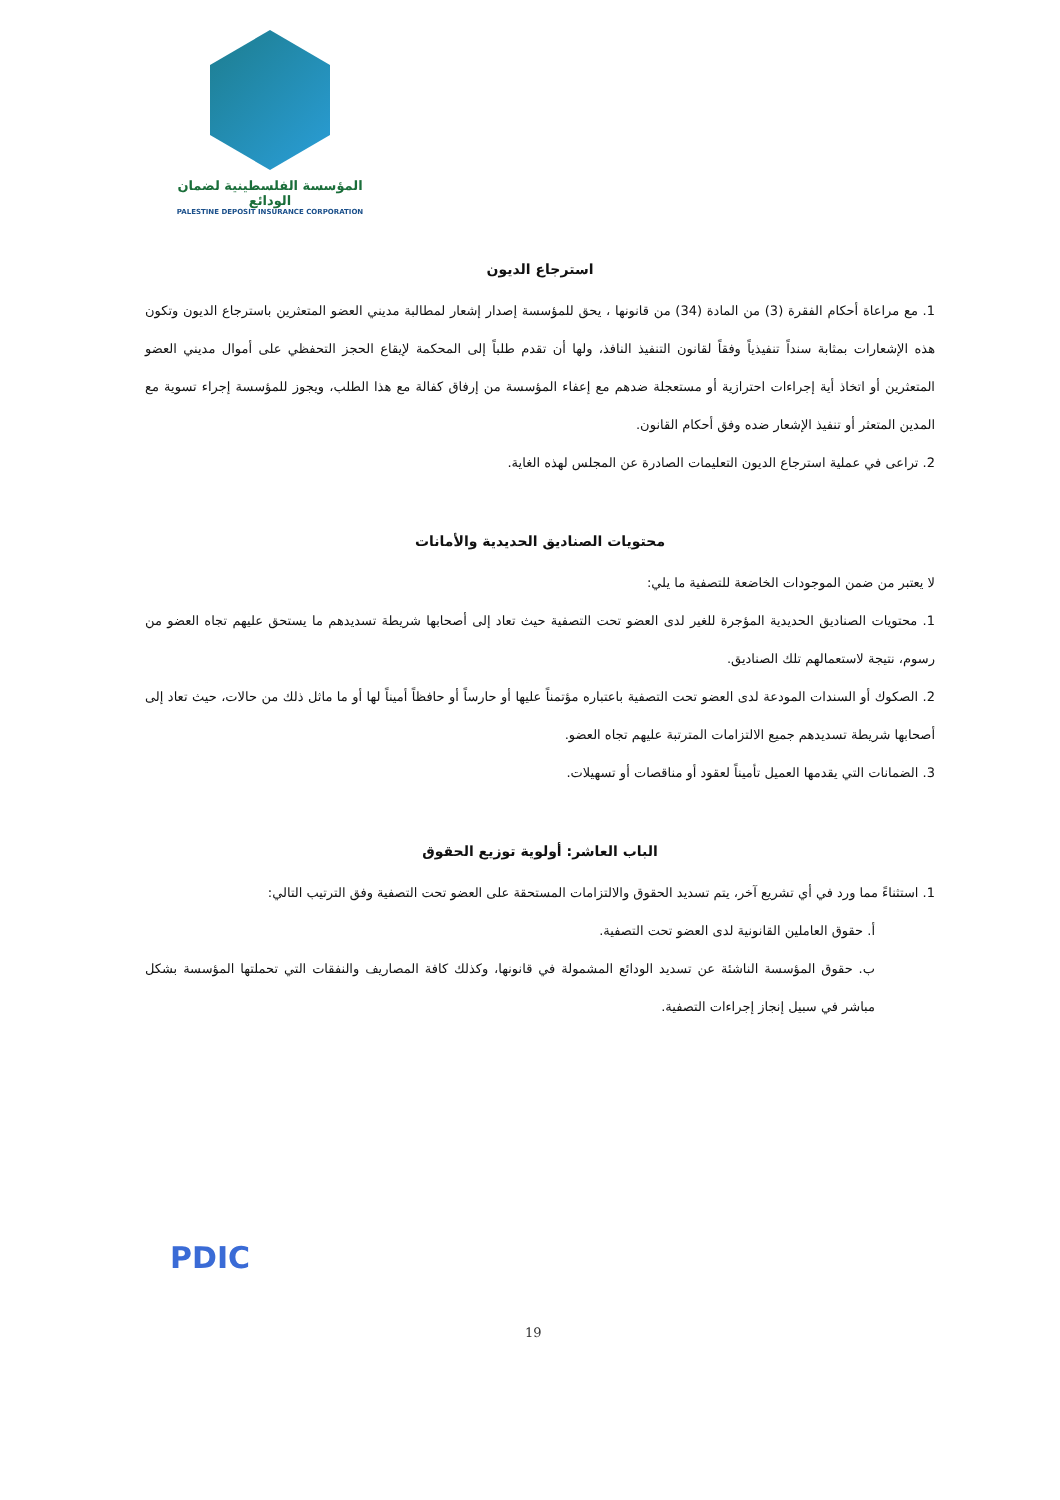المؤسسة الفلسطينية لضمان الودائع
PALESTINE DEPOSIT INSURANCE CORPORATION
استرجاع الديون
1. مع مراعاة أحكام الفقرة (3) من المادة (34) من قانونها ، يحق للمؤسسة إصدار إشعار لمطالبة مديني العضو المتعثرين باسترجاع الديون وتكون هذه الإشعارات بمثابة سنداً تنفيذياً وفقاً لقانون التنفيذ النافذ، ولها أن تقدم طلباً إلى المحكمة لإيقاع الحجز التحفظي على أموال مديني العضو المتعثرين أو اتخاذ أية إجراءات احترازية أو مستعجلة ضدهم مع إعفاء المؤسسة من إرفاق كفالة مع هذا الطلب، ويجوز للمؤسسة إجراء تسوية مع المدين المتعثر أو تنفيذ الإشعار ضده وفق أحكام القانون.
2. تراعى في عملية استرجاع الديون التعليمات الصادرة عن المجلس لهذه الغاية.
محتويات الصناديق الحديدية والأمانات
لا يعتبر من ضمن الموجودات الخاضعة للتصفية ما يلي:
1. محتويات الصناديق الحديدية المؤجرة للغير لدى العضو تحت التصفية حيث تعاد إلى أصحابها شريطة تسديدهم ما يستحق عليهم تجاه العضو من رسوم، نتيجة لاستعمالهم تلك الصناديق.
2. الصكوك أو السندات المودعة لدى العضو تحت التصفية باعتباره مؤتمناً عليها أو حارساً أو حافظاً أميناً لها أو ما ماثل ذلك من حالات، حيث تعاد إلى أصحابها شريطة تسديدهم جميع الالتزامات المترتبة عليهم تجاه العضو.
3. الضمانات التي يقدمها العميل تأميناً لعقود أو مناقصات أو تسهيلات.
الباب العاشر: أولوية توزيع الحقوق
1. استثناءً مما ورد في أي تشريع آخر، يتم تسديد الحقوق والالتزامات المستحقة على العضو تحت التصفية وفق الترتيب التالي:
أ. حقوق العاملين القانونية لدى العضو تحت التصفية.
ب. حقوق المؤسسة الناشئة عن تسديد الودائع المشمولة في قانونها، وكذلك كافة المصاريف والنفقات التي تحملتها المؤسسة بشكل مباشر في سبيل إنجاز إجراءات التصفية.
PDIC
19